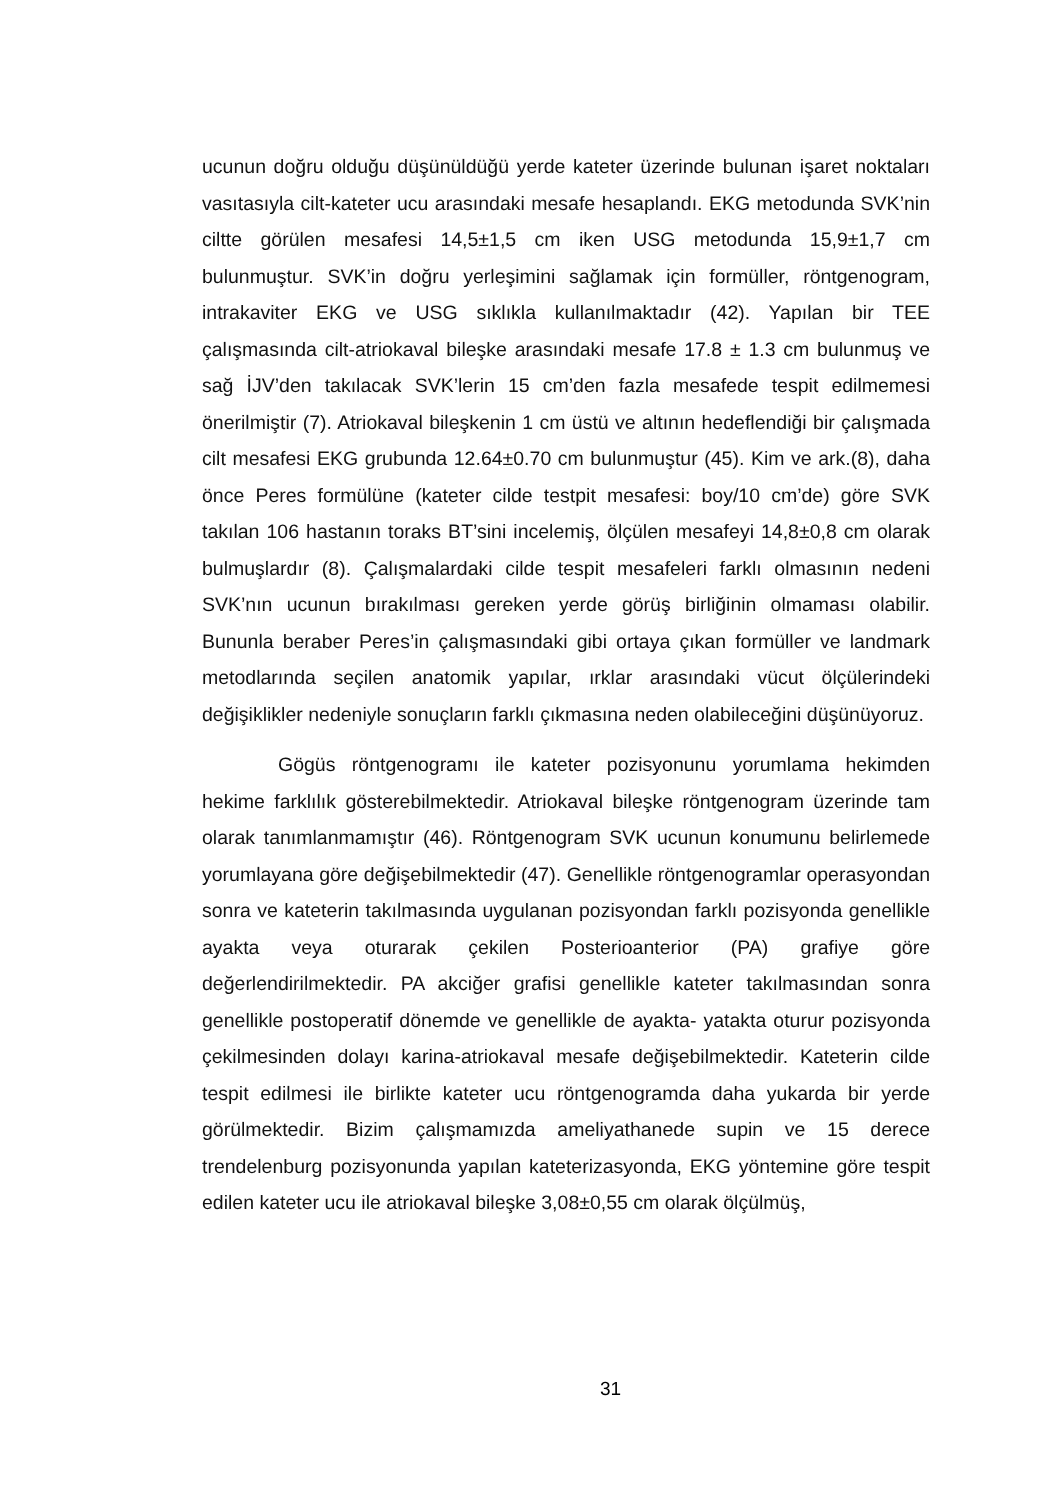ucunun doğru olduğu düşünüldüğü yerde kateter üzerinde bulunan işaret noktaları vasıtasıyla cilt-kateter ucu arasındaki mesafe hesaplandı. EKG metodunda SVK’nin ciltte görülen mesafesi 14,5±1,5 cm iken USG metodunda 15,9±1,7 cm bulunmuştur. SVK’in doğru yerleşimini sağlamak için formüller, röntgenogram, intrakaviter EKG ve USG sıklıkla kullanılmaktadır (42). Yapılan bir TEE çalışmasında cilt-atriokaval bileşke arasındaki mesafe 17.8 ± 1.3 cm bulunmuş ve sağ İJV’den takılacak SVK’lerin 15 cm’den fazla mesafede tespit edilmemesi önerilmiştir (7). Atriokaval bileşkenin 1 cm üstü ve altının hedeflendiği bir çalışmada cilt mesafesi EKG grubunda 12.64±0.70 cm bulunmuştur (45). Kim ve ark.(8), daha önce Peres formülüne (kateter cilde testpit mesafesi: boy/10 cm’de) göre SVK takılan 106 hastanın toraks BT’sini incelemiş, ölçülen mesafeyi 14,8±0,8 cm olarak bulmuşlardır (8). Çalışmalardaki cilde tespit mesafeleri farklı olmasının nedeni SVK’nın ucunun bırakılması gereken yerde görüş birliğinin olmaması olabilir. Bununla beraber Peres’in çalışmasındaki gibi ortaya çıkan formüller ve landmark metodlarında seçilen anatomik yapılar, ırklar arasındaki vücut ölçülerindeki değişiklikler nedeniyle sonuçların farklı çıkmasına neden olabileceğini düşünüyoruz.
Gögüs röntgenogramı ile kateter pozisyonunu yorumlama hekimden hekime farklılık gösterebilmektedir. Atriokaval bileşke röntgenogram üzerinde tam olarak tanımlanmamıştır (46). Röntgenogram SVK ucunun konumunu belirlemede yorumlayana göre değişebilmektedir (47). Genellikle röntgenogramlar operasyondan sonra ve kateterin takılmasında uygulanan pozisyondan farklı pozisyonda genellikle ayakta veya oturarak çekilen Posterioanterior (PA) grafiye göre değerlendirilmektedir. PA akciğer grafisi genellikle kateter takılmasından sonra genellikle postoperatif dönemde ve genellikle de ayakta- yatakta oturur pozisyonda çekilmesinden dolayı karina-atriokaval mesafe değişebilmektedir. Kateterin cilde tespit edilmesi ile birlikte kateter ucu röntgenogramda daha yukarda bir yerde görülmektedir. Bizim çalışmamızda ameliyathanede supin ve 15 derece trendelenburg pozisyonunda yapılan kateterizasyonda, EKG yöntemine göre tespit edilen kateter ucu ile atriokaval bileşke 3,08±0,55 cm olarak ölçülmüş,
31